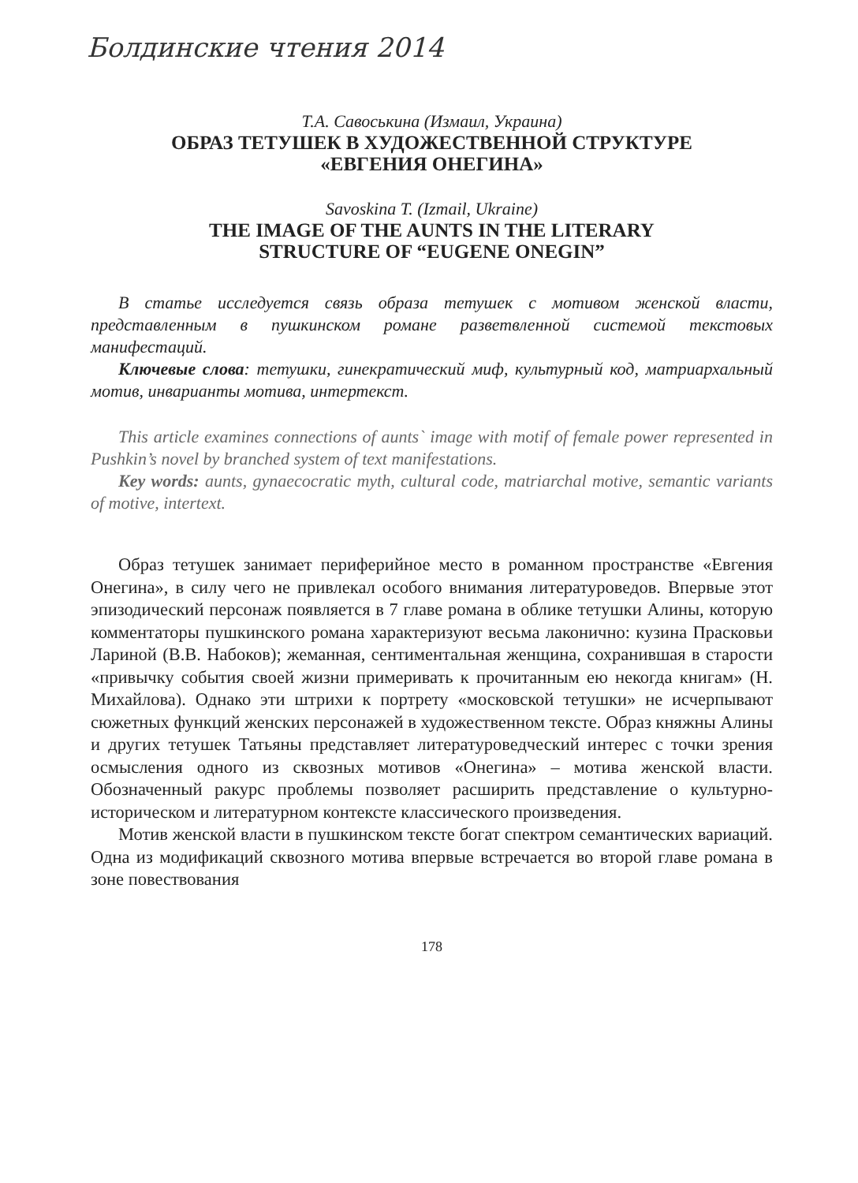Болдинские чтения 2014
Т.А. Савоськина (Измаил, Украина)
ОБРАЗ ТЕТУШЕК В ХУДОЖЕСТВЕННОЙ СТРУКТУРЕ
«ЕВГЕНИЯ ОНЕГИНА»
Savoskina T. (Izmail, Ukraine)
THE IMAGE OF THE AUNTS IN THE LITERARY
STRUCTURE OF “EUGENE ONEGIN”
В статье исследуется связь образа тетушек с мотивом женской власти, представленным в пушкинском романе разветвленной системой текстовых манифестаций.
Ключевые слова: тетушки, гинекратический миф, культурный код, матриархальный мотив, инварианты мотива, интертекст.
This article examines connections of aunts` image with motif of female power represented in Pushkin’s novel by branched system of text manifestations.
Key words: aunts, gynaecocratic myth, cultural code, matriarchal motive, semantic variants of motive, intertext.
Образ тетушек занимает периферийное место в романном пространстве «Евгения Онегина», в силу чего не привлекал особого внимания литературоведов. Впервые этот эпизодический персонаж появляется в 7 главе романа в облике тетушки Алины, которую комментаторы пушкинского романа характеризуют весьма лаконично: кузина Прасковьи Лариной (В.В. Набоков); жеманная, сентиментальная женщина, сохранившая в старости «привычку события своей жизни примеривать к прочитанным ею некогда книгам» (Н. Михайлова). Однако эти штрихи к портрету «московской тетушки» не исчерпывают сюжетных функций женских персонажей в художественном тексте. Образ княжны Алины и других тетушек Татьяны представляет литературоведческий интерес с точки зрения осмысления одного из сквозных мотивов «Онегина» – мотива женской власти. Обозначенный ракурс проблемы позволяет расширить представление о культурно-историческом и литературном контексте классического произведения.
Мотив женской власти в пушкинском тексте богат спектром семантических вариаций. Одна из модификаций сквозного мотива впервые встречается во второй главе романа в зоне повествования
178